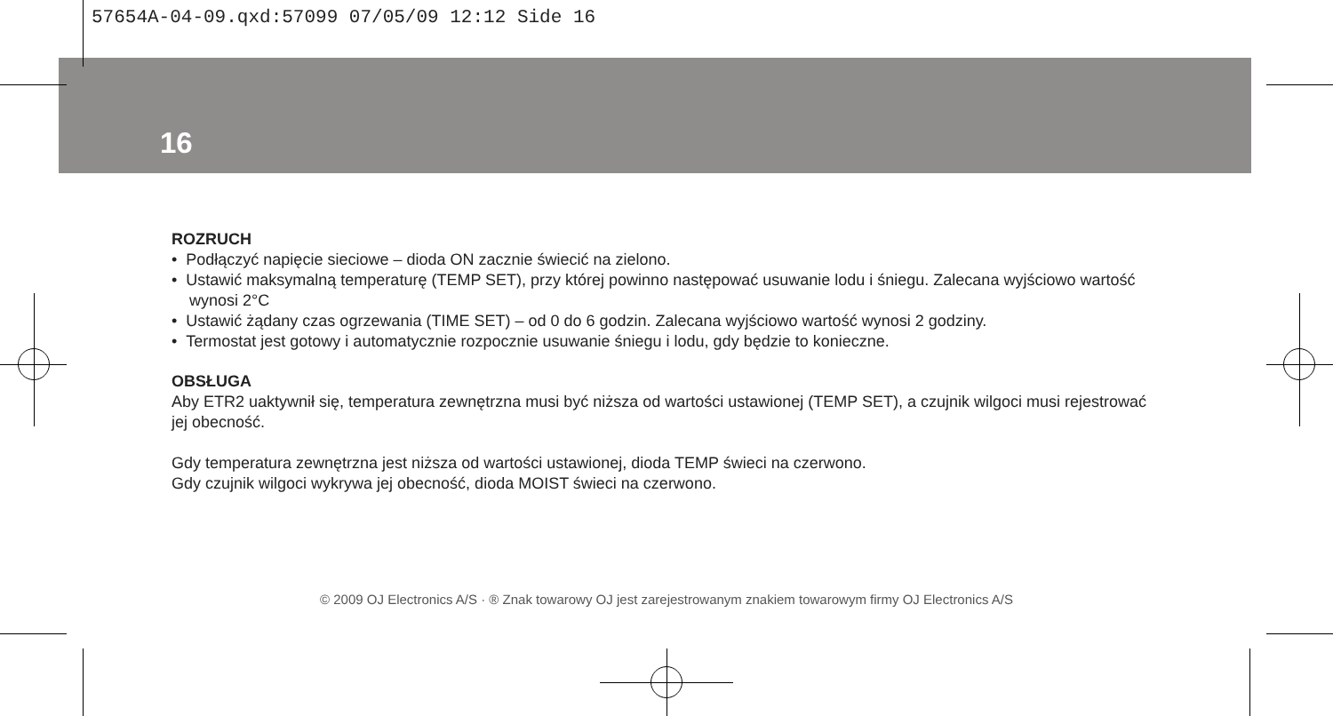57654A-04-09.qxd:57099 07/05/09 12:12 Side 16
16
ROZRUCH
• Podłączyć napięcie sieciowe – dioda ON zacznie świecić na zielono.
• Ustawić maksymalną temperaturę (TEMP SET), przy której powinno następować usuwanie lodu i śniegu. Zalecana wyjściowo wartość wynosi 2°C
• Ustawić żądany czas ogrzewania (TIME SET) – od 0 do 6 godzin. Zalecana wyjściowo wartość wynosi 2 godziny.
• Termostat jest gotowy i automatycznie rozpocznie usuwanie śniegu i lodu, gdy będzie to konieczne.
OBSŁUGA
Aby ETR2 uaktywnił się, temperatura zewnętrzna musi być niższa od wartości ustawionej (TEMP SET), a czujnik wilgoci musi rejestrować jej obecność.
Gdy temperatura zewnętrzna jest niższa od wartości ustawionej, dioda TEMP świeci na czerwono.
Gdy czujnik wilgoci wykrywa jej obecność, dioda MOIST świeci na czerwono.
© 2009 OJ Electronics A/S · ® Znak towarowy OJ jest zarejestrowanym znakiem towarowym firmy OJ Electronics A/S